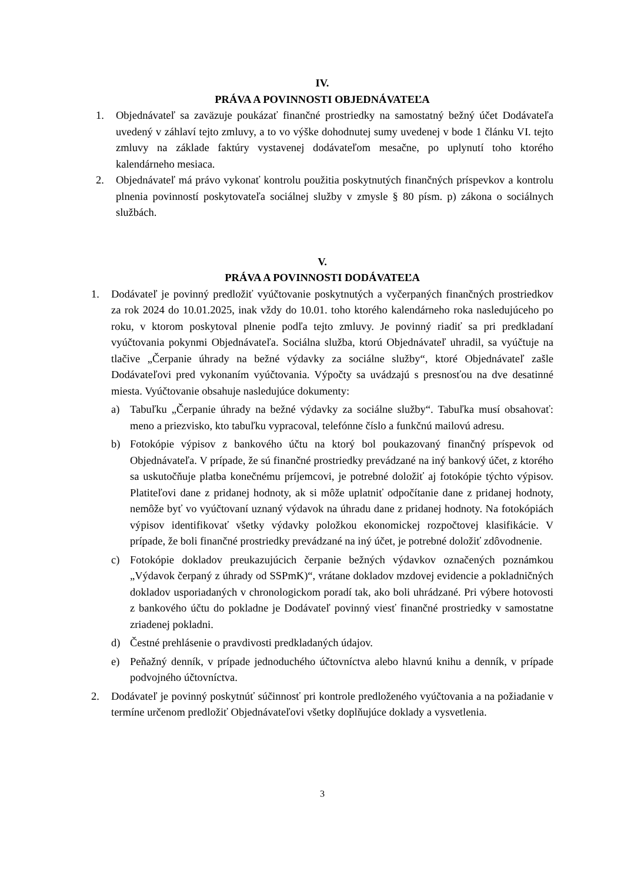IV.
PRÁVA A POVINNOSTI OBJEDNÁVATEĽA
1. Objednávateľ sa zaväzuje poukázať finančné prostriedky na samostatný bežný účet Dodávateľa uvedený v záhlaví tejto zmluvy, a to vo výške dohodnutej sumy uvedenej v bode 1 článku VI. tejto zmluvy na základe faktúry vystavenej dodávateľom mesačne, po uplynutí toho ktorého kalendárneho mesiaca.
2. Objednávateľ má právo vykonať kontrolu použitia poskytnutých finančných príspevkov a kontrolu plnenia povinností poskytovateľa sociálnej služby v zmysle § 80 písm. p) zákona o sociálnych službách.
V.
PRÁVA A POVINNOSTI DODÁVATEĽA
1. Dodávateľ je povinný predložiť vyúčtovanie poskytnutých a vyčerpaných finančných prostriedkov za rok 2024 do 10.01.2025, inak vždy do 10.01. toho ktorého kalendárneho roka nasledujúceho po roku, v ktorom poskytoval plnenie podľa tejto zmluvy. Je povinný riadiť sa pri predkladaní vyúčtovania pokynmi Objednávateľa. Sociálna služba, ktorú Objednávateľ uhradil, sa vyúčtuje na tlačive „Čerpanie úhrady na bežné výdavky za sociálne služby“, ktoré Objednávateľ zašle Dodávateľovi pred vykonaním vyúčtovania. Výpočty sa uvádzajú s presnosťou na dve desatinné miesta. Vyúčtovanie obsahuje nasledujúce dokumenty:
a) Tabuľku „Čerpanie úhrady na bežné výdavky za sociálne služby“. Tabuľka musí obsahovať: meno a priezvisko, kto tabuľku vypracoval, telefónne číslo a funkčnú mailovú adresu.
b) Fotokópie výpisov z bankového účtu na ktorý bol poukazovaný finančný príspevok od Objednávateľa. V prípade, že sú finančné prostriedky prevádzané na iný bankový účet, z ktorého sa uskutočňuje platba konečnému príjemcovi, je potrebné doložiť aj fotokópie týchto výpisov. Platiteľovi dane z pridanej hodnoty, ak si môže uplatniť odpočítanie dane z pridanej hodnoty, nemôže byť vo vyúčtovaní uznaný výdavok na úhradu dane z pridanej hodnoty. Na fotokópiách výpisov identifikovať všetky výdavky položkou ekonomickej rozpočtovej klasifikácie. V prípade, že boli finančné prostriedky prevádzané na iný účet, je potrebné doložiť zdôvodnenie.
c) Fotokópie dokladov preukazujúcich čerpanie bežných výdavkov označených poznámkou „Výdavok čerpaný z úhrady od SSPmK)“, vrátane dokladov mzdovej evidencie a pokladničných dokladov usporiadaných v chronologickom poradí tak, ako boli uhrádzané. Pri výbere hotovosti z bankového účtu do pokladne je Dodávateľ povinný viesť finančné prostriedky v samostatne zriadenej pokladni.
d) Čestné prehlásenie o pravdivosti predkladaných údajov.
e) Peňažný denník, v prípade jednoduchého účtovníctva alebo hlavnú knihu a denník, v prípade podvojného účtovníctva.
2. Dodávateľ je povinný poskytnúť súčinnosť pri kontrole predloženého vyúčtovania a na požiadanie v termíne určenom predložiť Objednávateľovi všetky doplňujúce doklady a vysvetlenia.
3